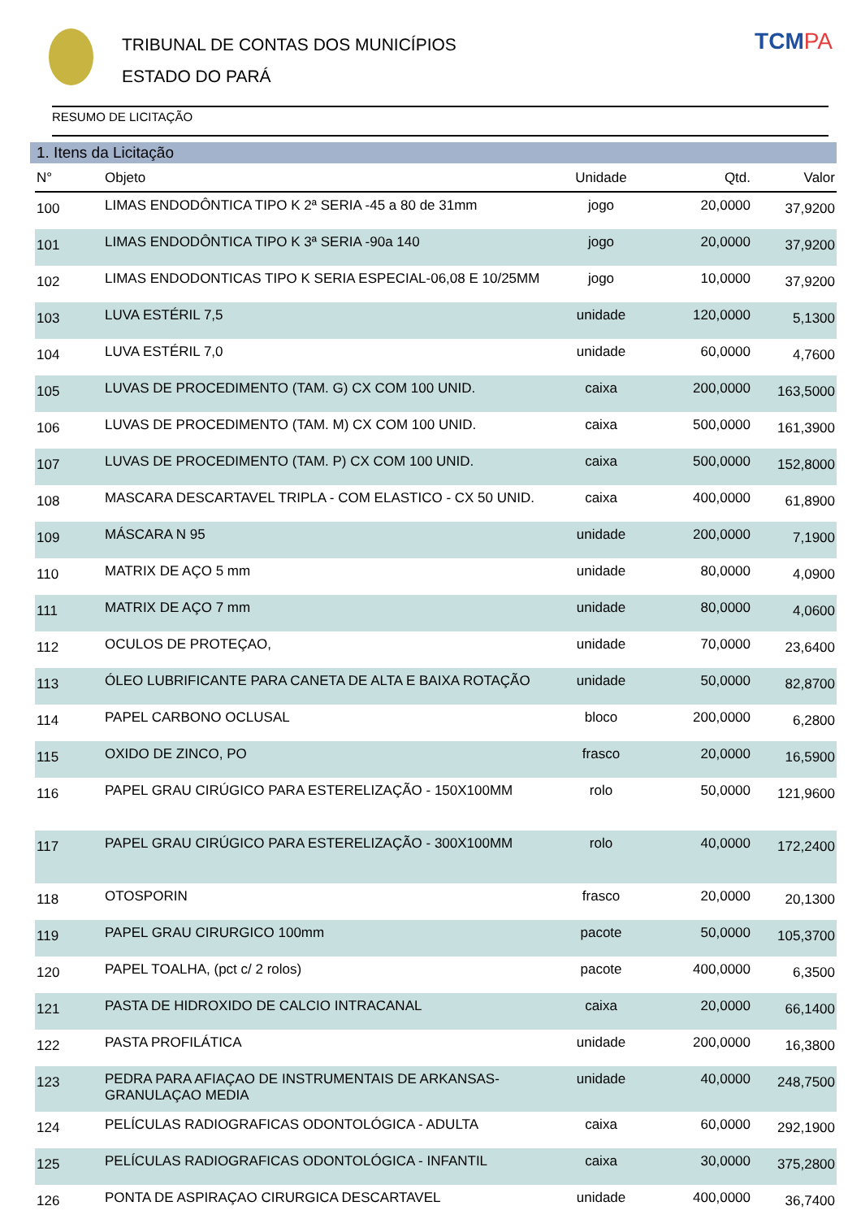TRIBUNAL DE CONTAS DOS MUNICÍPIOS
ESTADO DO PARÁ
TCMPA
RESUMO DE LICITAÇÃO
1. Itens da Licitação
| N° | Objeto | Unidade | Qtd. | Valor |
| --- | --- | --- | --- | --- |
| 100 | LIMAS ENDODÔNTICA TIPO K 2ª SERIA -45 a 80 de 31mm | jogo | 20,0000 | 37,9200 |
| 101 | LIMAS ENDODÔNTICA TIPO K 3ª SERIA -90a 140 | jogo | 20,0000 | 37,9200 |
| 102 | LIMAS ENDODONTICAS TIPO K SERIA ESPECIAL-06,08 E 10/25MM | jogo | 10,0000 | 37,9200 |
| 103 | LUVA ESTÉRIL 7,5 | unidade | 120,0000 | 5,1300 |
| 104 | LUVA ESTÉRIL 7,0 | unidade | 60,0000 | 4,7600 |
| 105 | LUVAS DE PROCEDIMENTO (TAM. G) CX COM 100 UNID. | caixa | 200,0000 | 163,5000 |
| 106 | LUVAS DE PROCEDIMENTO (TAM. M) CX COM 100 UNID. | caixa | 500,0000 | 161,3900 |
| 107 | LUVAS DE PROCEDIMENTO (TAM. P) CX COM 100 UNID. | caixa | 500,0000 | 152,8000 |
| 108 | MASCARA DESCARTAVEL TRIPLA - COM ELASTICO - CX 50 UNID. | caixa | 400,0000 | 61,8900 |
| 109 | MÁSCARA N 95 | unidade | 200,0000 | 7,1900 |
| 110 | MATRIX DE AÇO 5 mm | unidade | 80,0000 | 4,0900 |
| 111 | MATRIX DE AÇO 7 mm | unidade | 80,0000 | 4,0600 |
| 112 | OCULOS DE PROTEÇAO, | unidade | 70,0000 | 23,6400 |
| 113 | ÓLEO LUBRIFICANTE PARA CANETA DE ALTA E BAIXA ROTAÇÃO | unidade | 50,0000 | 82,8700 |
| 114 | PAPEL CARBONO OCLUSAL | bloco | 200,0000 | 6,2800 |
| 115 | OXIDO DE ZINCO, PO | frasco | 20,0000 | 16,5900 |
| 116 | PAPEL GRAU CIRÚGICO PARA ESTERELIZAÇÃO - 150X100MM | rolo | 50,0000 | 121,9600 |
| 117 | PAPEL GRAU CIRÚGICO PARA ESTERELIZAÇÃO - 300X100MM | rolo | 40,0000 | 172,2400 |
| 118 | OTOSPORIN | frasco | 20,0000 | 20,1300 |
| 119 | PAPEL GRAU CIRURGICO 100mm | pacote | 50,0000 | 105,3700 |
| 120 | PAPEL TOALHA, (pct c/ 2 rolos) | pacote | 400,0000 | 6,3500 |
| 121 | PASTA DE HIDROXIDO DE CALCIO INTRACANAL | caixa | 20,0000 | 66,1400 |
| 122 | PASTA PROFILÁTICA | unidade | 200,0000 | 16,3800 |
| 123 | PEDRA PARA AFIAÇAO DE INSTRUMENTAIS DE ARKANSAS-GRANULAÇAO MEDIA | unidade | 40,0000 | 248,7500 |
| 124 | PELÍCULAS RADIOGRAFICAS ODONTOLÓGICA - ADULTA | caixa | 60,0000 | 292,1900 |
| 125 | PELÍCULAS RADIOGRAFICAS ODONTOLÓGICA - INFANTIL | caixa | 30,0000 | 375,2800 |
| 126 | PONTA DE ASPIRAÇAO CIRURGICA DESCARTAVEL | unidade | 400,0000 | 36,7400 |